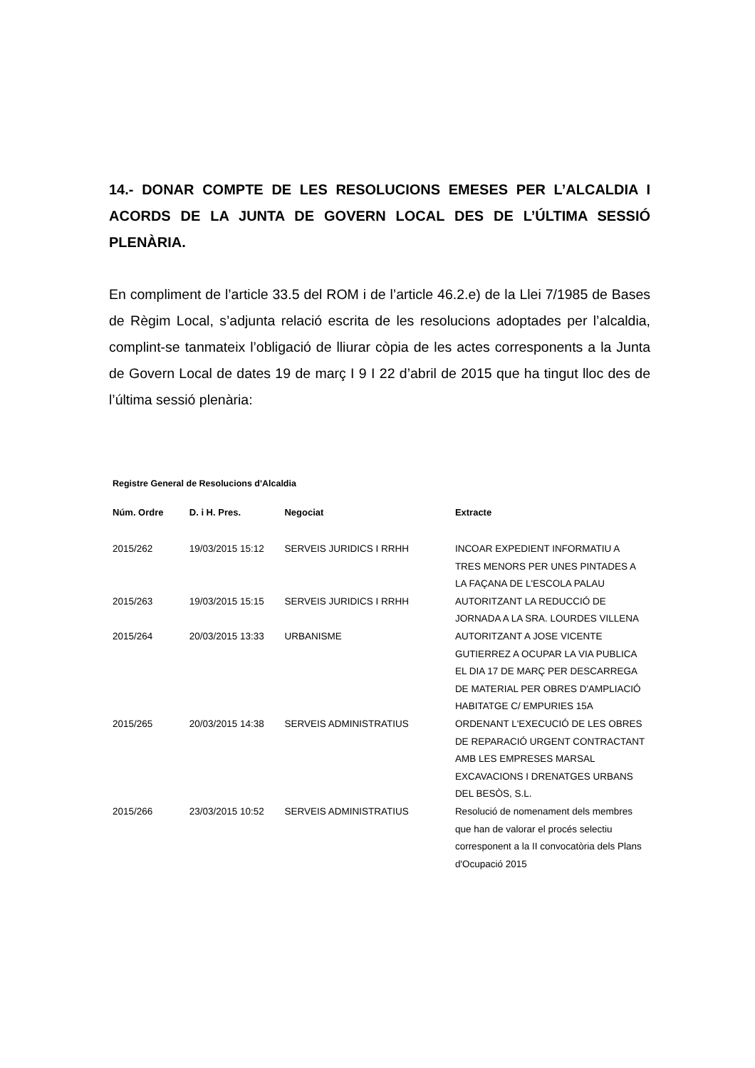14.- DONAR COMPTE DE LES RESOLUCIONS EMESES PER L’ALCALDIA I ACORDS DE LA JUNTA DE GOVERN LOCAL DES DE L’ÚLTIMA SESSIÓ PLENÀRIA.
En compliment de l’article 33.5 del ROM i de l’article 46.2.e) de la Llei 7/1985 de Bases de Règim Local, s’adjunta relació escrita de les resolucions adoptades per l’alcaldia, complint-se tanmateix l’obligació de lliurar còpia de les actes corresponents a la Junta de Govern Local de dates 19 de març I 9 I 22 d’abril de 2015 que ha tingut lloc des de l’última sessió plenària:
Registre General de Resolucions d'Alcaldia
| Núm. Ordre | D. i H. Pres. | Negociat | Extracte |
| --- | --- | --- | --- |
| 2015/262 | 19/03/2015 15:12 | SERVEIS JURIDICS I RRHH | INCOAR EXPEDIENT INFORMATIU A TRES MENORS PER UNES PINTADES A LA FAÇANA DE L'ESCOLA PALAU |
| 2015/263 | 19/03/2015 15:15 | SERVEIS JURIDICS I RRHH | AUTORITZANT LA REDUCCIÓ DE JORNADA A LA SRA. LOURDES VILLENA |
| 2015/264 | 20/03/2015 13:33 | URBANISME | AUTORITZANT A JOSE VICENTE GUTIERREZ A OCUPAR LA VIA PUBLICA EL DIA 17 DE MARÇ PER DESCARREGA DE MATERIAL PER OBRES D'AMPLIACIÓ HABITATGE C/ EMPURIES 15A |
| 2015/265 | 20/03/2015 14:38 | SERVEIS ADMINISTRATIUS | ORDENANT L'EXECUCIÓ DE LES OBRES DE REPARACIÓ URGENT CONTRACTANT AMB LES EMPRESES MARSAL EXCAVACIONS I DRENATGES URBANS DEL BESÒS, S.L. |
| 2015/266 | 23/03/2015 10:52 | SERVEIS ADMINISTRATIUS | Resolució de nomenament dels membres que han de valorar el procés selectiu corresponent a la II convocatòria dels Plans d'Ocupació 2015 |